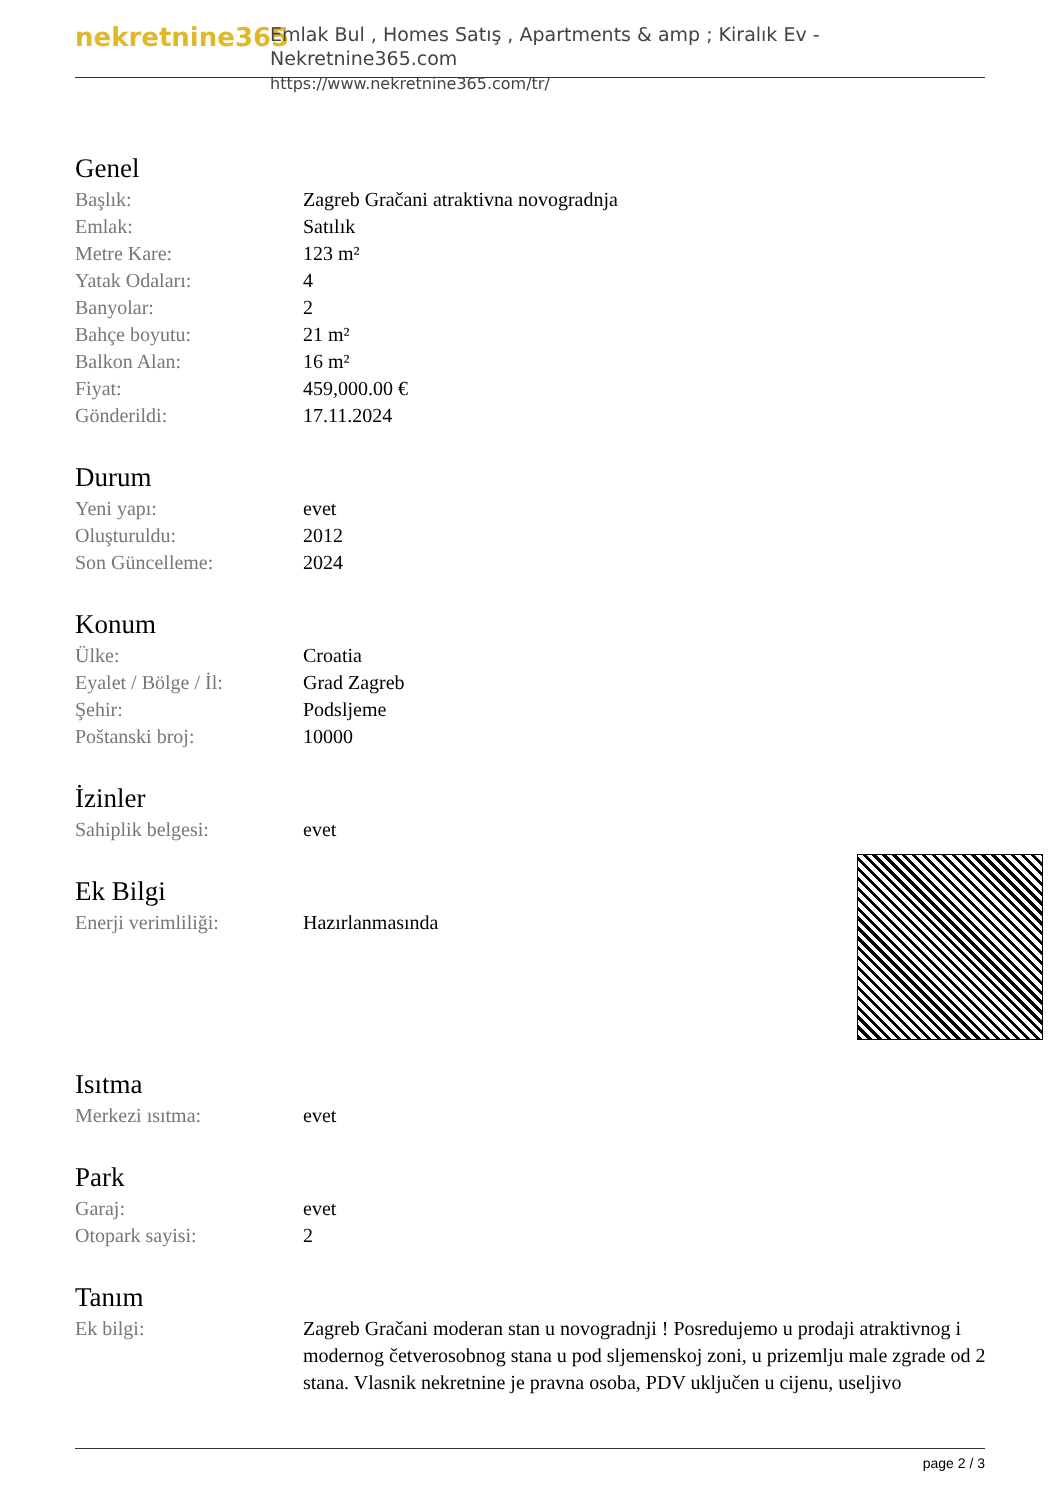nekretnine365
Emlak Bul , Homes Satış , Apartments & amp ; Kiralık Ev - Nekretnine365.com
https://www.nekretnine365.com/tr/
Genel
| Başlık: | Zagreb Gračani atraktivna novogradnja |
| Emlak: | Satılık |
| Metre Kare: | 123 m² |
| Yatak Odaları: | 4 |
| Banyolar: | 2 |
| Bahçe boyutu: | 21 m² |
| Balkon Alan: | 16 m² |
| Fiyat: | 459,000.00 € |
| Gönderildi: | 17.11.2024 |
Durum
| Yeni yapı: | evet |
| Oluşturuldu: | 2012 |
| Son Güncelleme: | 2024 |
Konum
| Ülke: | Croatia |
| Eyalet / Bölge / İl: | Grad Zagreb |
| Şehir: | Podsljeme |
| Poštanski broj: | 10000 |
İzinler
| Sahiplik belgesi: | evet |
Ek Bilgi
| Enerji verimliliği: | Hazırlanmasında |
Isıtma
| Merkezi ısıtma: | evet |
Park
| Garaj: | evet |
| Otopark sayisi: | 2 |
Tanım
| Ek bilgi: | Zagreb Gračani moderan stan u novogradnji ! Posredujemo u prodaji atraktivnog i modernog četverosobnog stana u pod sljemenskoj zoni, u prizemlju male zgrade od 2 stana. Vlasnik nekretnine je pravna osoba, PDV uključen u cijenu, useljivo |
page 2 / 3